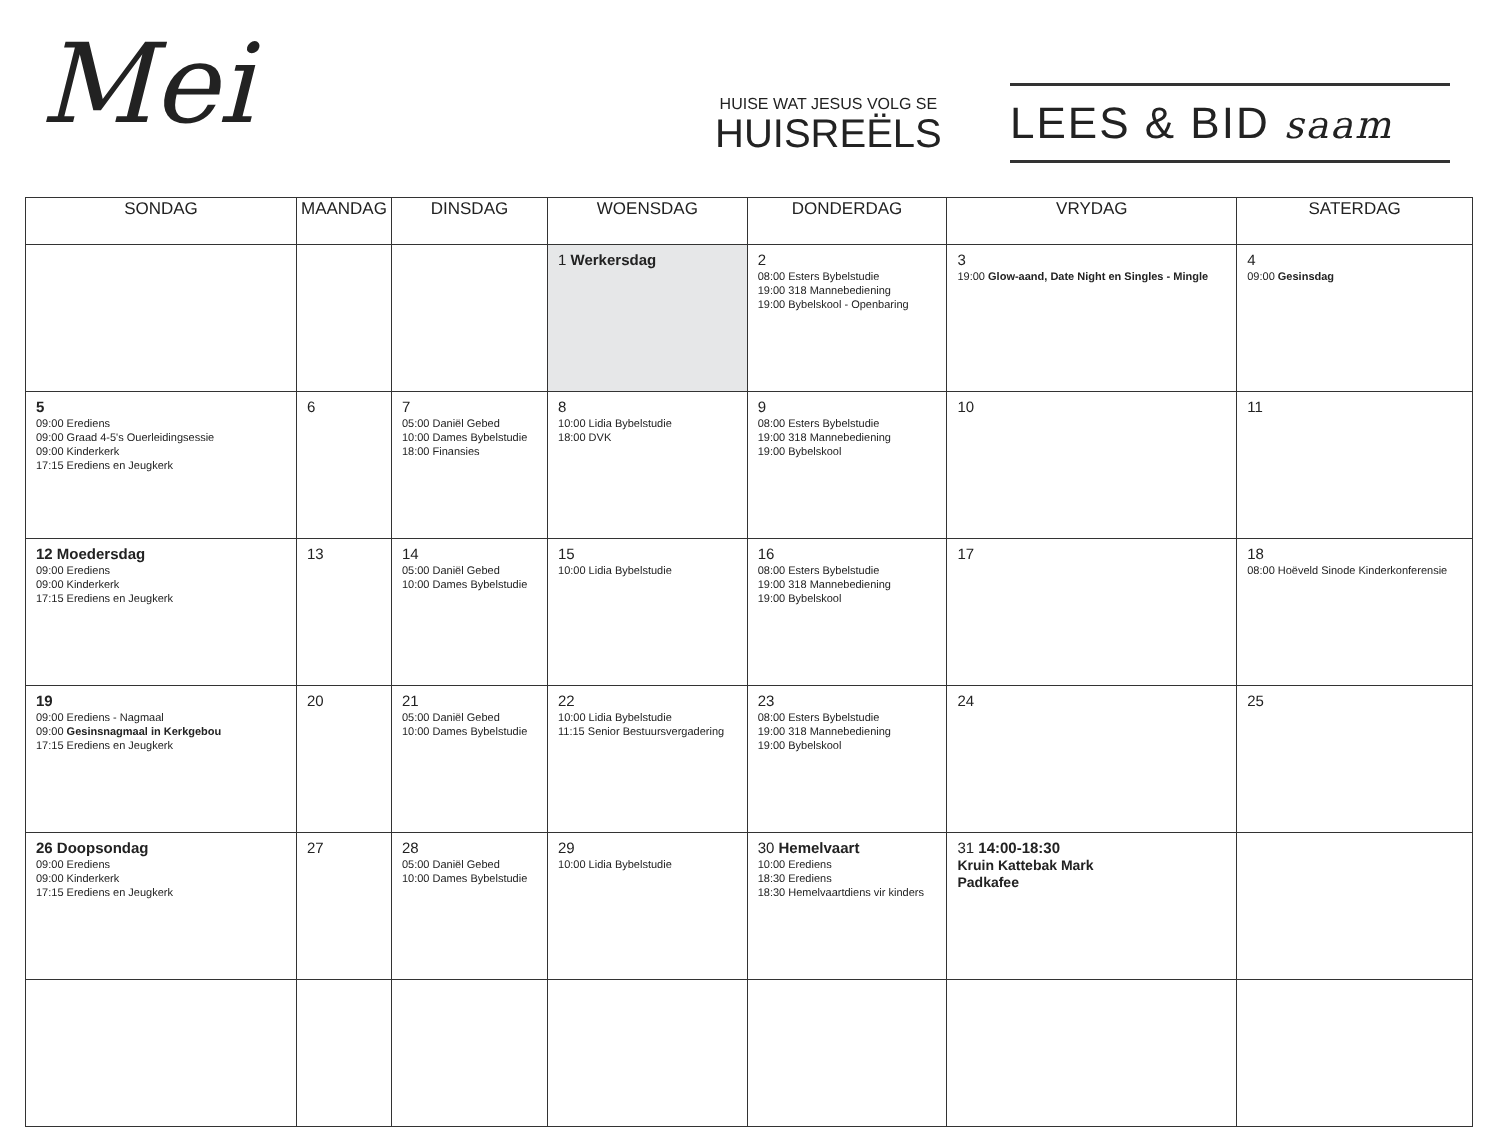Mei
HUISE WAT JESUS VOLG SE
HUISREËLS
LEES & BID saam
| SONDAG | MAANDAG | DINSDAG | WOENSDAG | DONDERDAG | VRYDAG | SATERDAG |
| --- | --- | --- | --- | --- | --- | --- |
| | | | 1 Werkersdag | 2 08:00 Esters Bybelstudie 19:00 318 Mannebediening 19:00 Bybelskool - Openbaring | 3 19:00 Glow-aand, Date Night en Singles - Mingle | 4 09:00 Gesinsdag |
| 5 09:00 Erediens 09:00 Graad 4-5's Ouerleidingsessie 09:00 Kinderkerk 17:15 Erediens en Jeugkerk | 6 | 7 05:00 Daniël Gebed 10:00 Dames Bybelstudie 18:00 Finansies | 8 10:00 Lidia Bybelstudie 18:00 DVK | 9 08:00 Esters Bybelstudie 19:00 318 Mannebediening 19:00 Bybelskool | 10 | 11 |
| 12 Moedersdag 09:00 Erediens 09:00 Kinderkerk 17:15 Erediens en Jeugkerk | 13 | 14 05:00 Daniël Gebed 10:00 Dames Bybelstudie | 15 10:00 Lidia Bybelstudie | 16 08:00 Esters Bybelstudie 19:00 318 Mannebediening 19:00 Bybelskool | 17 | 18 08:00 Hoëveld Sinode Kinderkonferensie |
| 19 09:00 Erediens - Nagmaal 09:00 Gesinsnagmaal in Kerkgebou 17:15 Erediens en Jeugkerk | 20 | 21 05:00 Daniël Gebed 10:00 Dames Bybelstudie | 22 10:00 Lidia Bybelstudie 11:15 Senior Bestuursvergadering | 23 08:00 Esters Bybelstudie 19:00 318 Mannebediening 19:00 Bybelskool | 24 | 25 |
| 26 Doopsondag 09:00 Erediens 09:00 Kinderkerk 17:15 Erediens en Jeugkerk | 27 | 28 05:00 Daniël Gebed 10:00 Dames Bybelstudie | 29 10:00 Lidia Bybelstudie | 30 Hemelvaart 10:00 Erediens 18:30 Erediens 18:30 Hemelvaartdiens vir kinders | 31 14:00-18:30 Kruin Kattebak Mark Padkafee | |